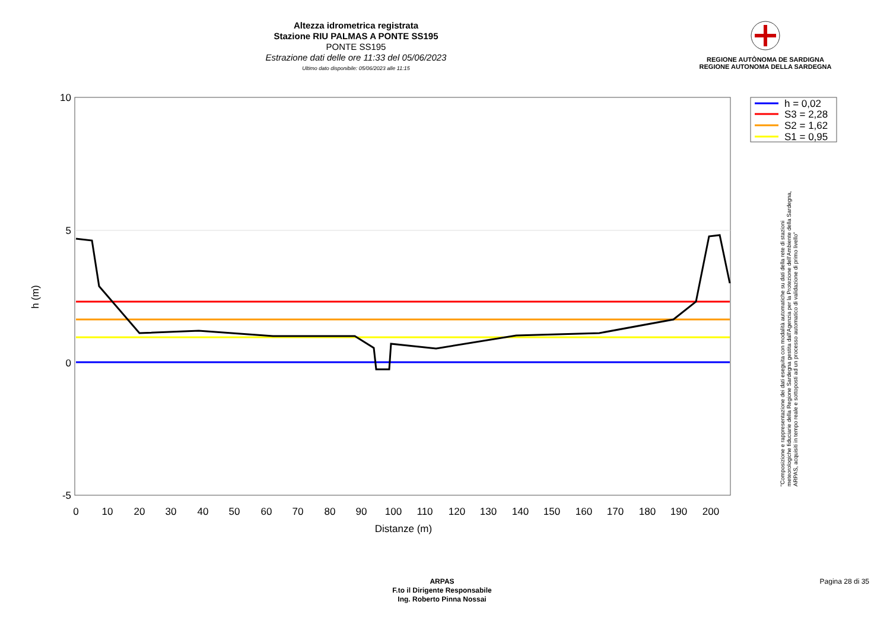Altezza idrometrica registrata
Stazione RIU PALMAS A PONTE SS195
PONTE SS195
Estrazione dati delle ore 11:33 del 05/06/2023
Ultimo dato disponibile: 05/06/2023 alle 11:15
REGIONE AUTÒNOMA DE SARDIGNA
REGIONE AUTONOMA DELLA SARDEGNA
10
5
0
-5
0
10
20
30
40
50
60
70
80
90
100
110
120
130
140
150
160
170
180
190
200
Distanze (m)
h (m)
h = 0,02
S3 = 2,28
S2 = 1,62
S1 = 0,95
"Composizione e rappresentazione dei dati eseguita con modalità automatiche su dati della rete di stazioni
meteorologiche fiduciarie della Regione Sardegna gestita dall'Agenzia per la Protezione dell'Ambiente della Sardegna,
ARPAS, acquisiti in tempo reale e sottoposti ad un processo automatico di validazione di primo livello"
ARPAS
F.to il Dirigente Responsabile
Ing. Roberto Pinna Nossai
Pagina 28 di 35